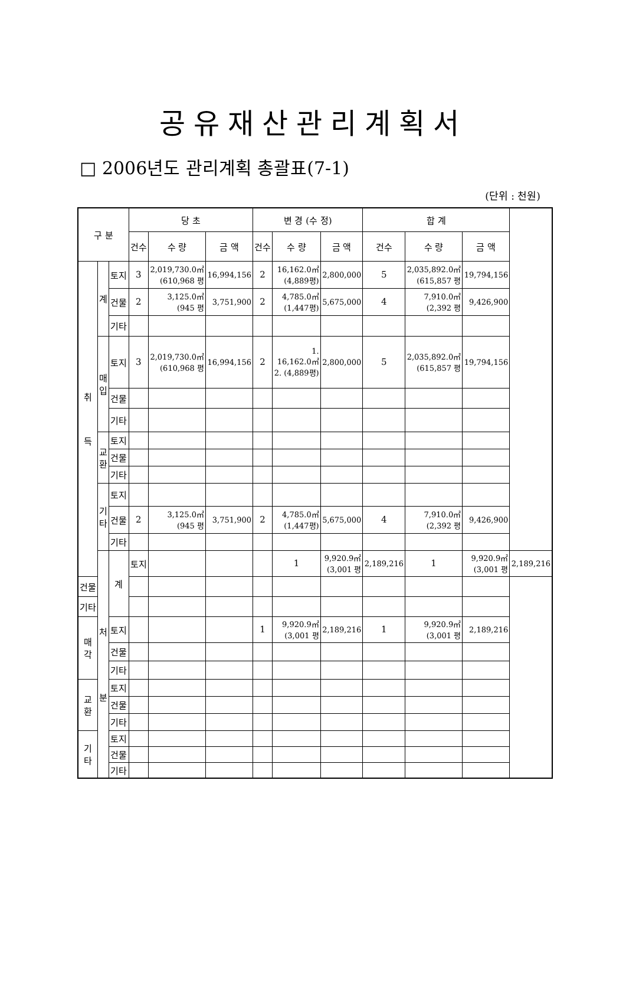공유재산관리계획서
□ 2006년도 관리계획 총괄표(7-1)
(단위 : 천원)
| 구 분 | | | 당 초 | | | 변 경 (수 정) | | | 합 계 | | | |
| --- | --- | --- | --- | --- | --- | --- | --- | --- | --- | --- | --- | --- |
| | | | 건수 | 수 량 | 금 액 | 건수 | 수 량 | 금 액 | 건수 | 수 량 | 금 액 | |
| 취 득 | 계 | 토지 | 3 | 2,019,730.0㎡ (610,968 평 | 16,994,156 | 2 | 16,162.0㎡ (4,889평) | 2,800,000 | 5 | 2,035,892.0㎡ (615,857 평 | 19,794,156 | |
| | | 건물 | 2 | 3,125.0㎡ (945 평 | 3,751,900 | 2 | 4,785.0㎡ (1,447평) | 5,675,000 | 4 | 7,910.0㎡ (2,392 평 | 9,426,900 | |
| | | 기타 | | | | | | | | | | |
| | 매 입 | 토지 | 3 | 2,019,730.0㎡ (610,968 평 | 16,994,156 | 2 | 1. 16,162.0㎡ 2. (4,889평) | 2,800,000 | 5 | 2,035,892.0㎡ (615,857 평 | 19,794,156 | |
| | | 건물 | | | | | | | | | | |
| | | 기타 | | | | | | | | | | |
| | 교 환 | 토지 | | | | | | | | | | |
| | | 건물 | | | | | | | | | | |
| | | 기타 | | | | | | | | | | |
| | 기 타 | 토지 | | | | | | | | | | |
| | | 건물 | 2 | 3,125.0㎡ (945 평 | 3,751,900 | 2 | 4,785.0㎡ (1,447평) | 5,675,000 | 4 | 7,910.0㎡ (2,392 평 | 9,426,900 | |
| | | 기타 | | | | | | | | | | |
| | 처 분 | 계 | 토지 | | | | 1 | 9,920.9㎡ (3,001 평 | 2,189,216 | 1 | 9,920.9㎡ (3,001 평 | 2,189,216 |
| 건물 | | | | | | | | | | | | |
| 기타 | | | | | | | | | | | | |
| 매 각 | | 토지 | | | | 1 | 9,920.9㎡ (3,001 평 | 2,189,216 | 1 | 9,920.9㎡ (3,001 평 | 2,189,216 | |
| | | 건물 | | | | | | | | | | |
| | | 기타 | | | | | | | | | | |
| 교 환 | | 토지 | | | | | | | | | | |
| | | 건물 | | | | | | | | | | |
| | | 기타 | | | | | | | | | | |
| 기 타 | | 토지 | | | | | | | | | | |
| | | 건물 | | | | | | | | | | |
| | | 기타 | | | | | | | | | | |